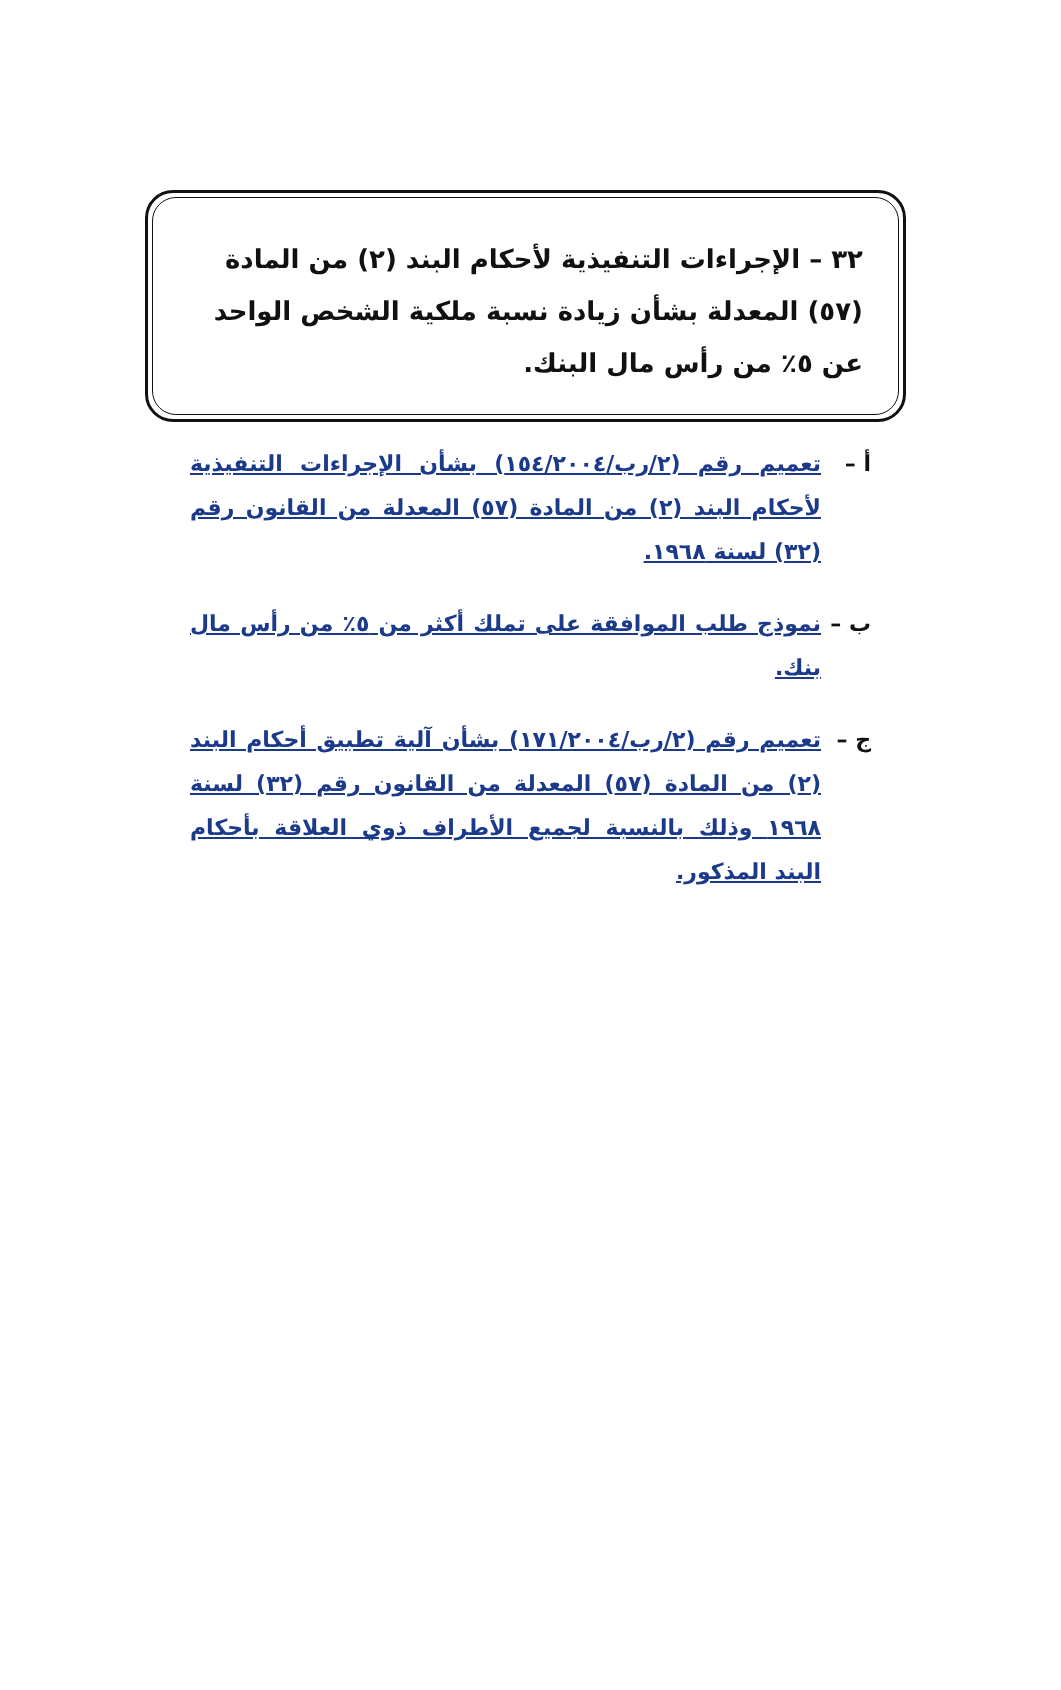٣٢ – الإجراءات التنفيذية لأحكام البند (٢) من المادة (٥٧) المعدلة بشأن زيادة نسبة ملكية الشخص الواحد عن ٥٪ من رأس مال البنك.
أ – تعميم رقم (٢/رب/١٥٤/٢٠٠٤) بشأن الإجراءات التنفيذية لأحكام البند (٢) من المادة (٥٧) المعدلة من القانون رقم (٣٢) لسنة ١٩٦٨.
ب – نموذج طلب الموافقة على تملك أكثر من ٥٪ من رأس مال بنك.
ج – تعميم رقم (٢/رب/١٧١/٢٠٠٤) بشأن آلية تطبيق أحكام البند (٢) من المادة (٥٧) المعدلة من القانون رقم (٣٢) لسنة ١٩٦٨ وذلك بالنسبة لجميع الأطراف ذوي العلاقة بأحكام البند المذكور.